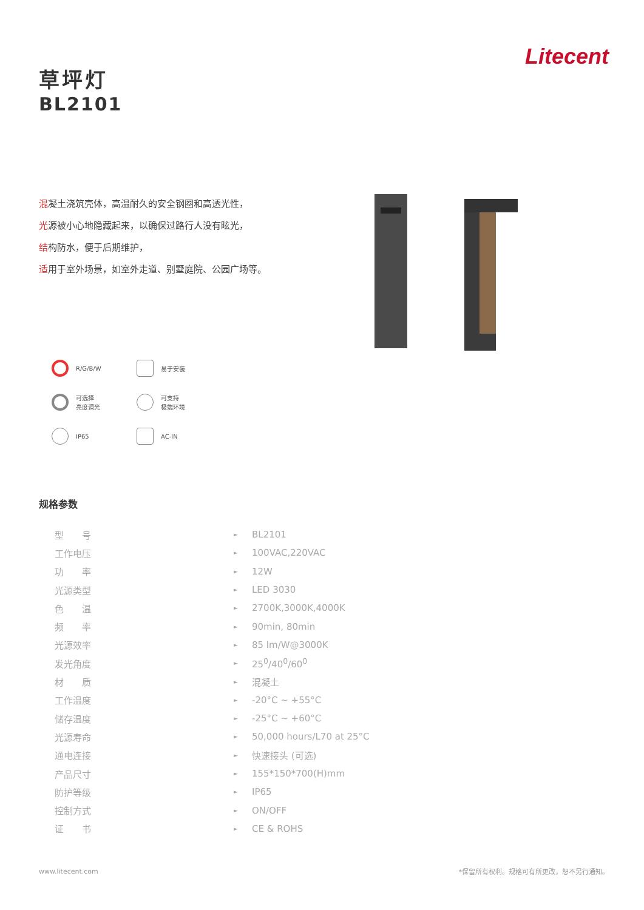Litecent
草坪灯
BL2101
混凝土浇筑壳体，高温耐久的安全钢圈和高透光性，
光源被小心地隐藏起来，以确保过路行人没有眩光，
结构防水，便于后期维护，
适用于室外场景，如室外走道、别墅庭院、公园广场等。
R/G/B/W
易于安装
可选择
亮度调光
可支持
极端环境
IP65
AC-IN
规格参数
| 型 号 | ► | BL2101 |
| 工作电压 | ► | 100VAC,220VAC |
| 功 率 | ► | 12W |
| 光源类型 | ► | LED 3030 |
| 色 温 | ► | 2700K,3000K,4000K |
| 频 率 | ► | 90min, 80min |
| 光源效率 | ► | 85 lm/W@3000K |
| 发光角度 | ► | 25<sup>0</sup>/40<sup>0</sup>/60<sup>0</sup> |
| 材 质 | ► | 混凝土 |
| 工作温度 | ► | -20°C ~ +55°C |
| 储存温度 | ► | -25°C ~ +60°C |
| 光源寿命 | ► | 50,000 hours/L70 at 25°C |
| 通电连接 | ► | 快速接头 (可选) |
| 产品尺寸 | ► | 155*150*700(H)mm |
| 防护等级 | ► | IP65 |
| 控制方式 | ► | ON/OFF |
| 证 书 | ► | CE & ROHS |
www.litecent.com
*保留所有权利。规格可有所更改，恕不另行通知。